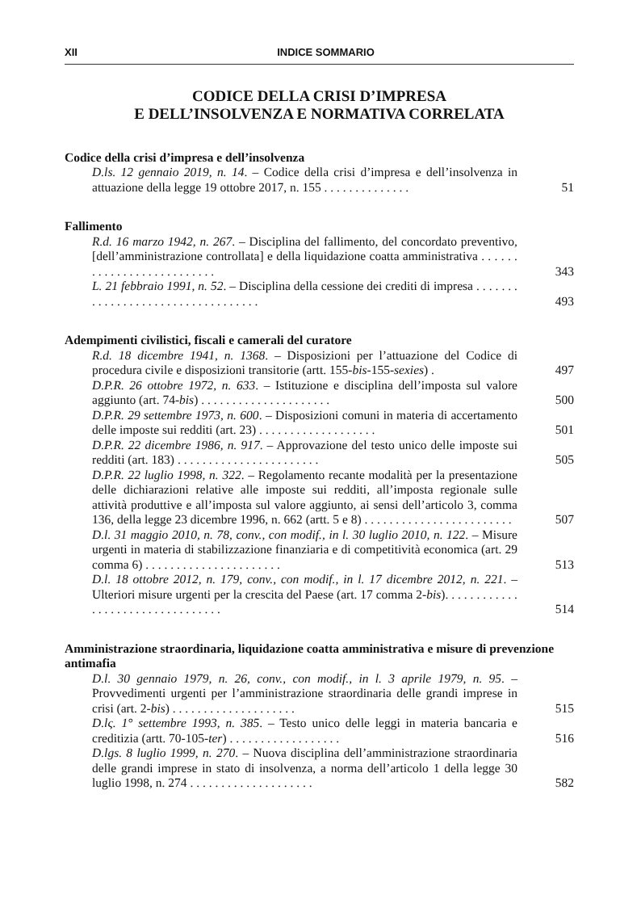XII INDICE SOMMARIO
CODICE DELLA CRISI D’IMPRESA
E DELL’INSOLVENZA E NORMATIVA CORRELATA
Codice della crisi d’impresa e dell’insolvenza
D.ls. 12 gennaio 2019, n. 14. – Codice della crisi d’impresa e dell’insolvenza in attuazione della legge 19 ottobre 2017, n. 155 . . . . . . . . . . . . . .
51
Fallimento
R.d. 16 marzo 1942, n. 267. – Disciplina del fallimento, del concordato preventivo, [dell’amministrazione controllata] e della liquidazione coatta amministrativa . . . . . . . . . . . . . . . . . . . . . . . . . .
343
L. 21 febbraio 1991, n. 52. – Disciplina della cessione dei crediti di impresa . . . . . . . . . . . . . . . . . . . . . . . . . . . . . . . . . .
493
Adempimenti civilistici, fiscali e camerali del curatore
R.d. 18 dicembre 1941, n. 1368. – Disposizioni per l’attuazione del Codice di procedura civile e disposizioni transitorie (artt. 155-bis-155-sexies) .
497
D.P.R. 26 ottobre 1972, n. 633. – Istituzione e disciplina dell’imposta sul valore aggiunto (art. 74-bis) . . . . . . . . . . . . . . . . . . . . .
500
D.P.R. 29 settembre 1973, n. 600. – Disposizioni comuni in materia di accertamento delle imposte sui redditi (art. 23) . . . . . . . . . . . . . . . . . . .
501
D.P.R. 22 dicembre 1986, n. 917. – Approvazione del testo unico delle imposte sui redditi (art. 183) . . . . . . . . . . . . . . . . . . . . . . .
505
D.P.R. 22 luglio 1998, n. 322. – Regolamento recante modalità per la presentazione delle dichiarazioni relative alle imposte sui redditi, all’imposta regionale sulle attività produttive e all’imposta sul valore aggiunto, ai sensi dell’articolo 3, comma 136, della legge 23 dicembre 1996, n. 662 (artt. 5 e 8) . . . . . . . . . . . . . . . . . . . . . . . .
507
D.l. 31 maggio 2010, n. 78, conv., con modif., in l. 30 luglio 2010, n. 122. – Misure urgenti in materia di stabilizzazione finanziaria e di competitività economica (art. 29 comma 6) . . . . . . . . . . . . . . . . . . . . . .
513
D.l. 18 ottobre 2012, n. 179, conv., con modif., in l. 17 dicembre 2012, n. 221. – Ulteriori misure urgenti per la crescita del Paese (art. 17 comma 2-bis). . . . . . . . . . . . . . . . . . . . . . . . . . . . . . . . .
514
Amministrazione straordinaria, liquidazione coatta amministrativa e misure di prevenzione antimafia
D.l. 30 gennaio 1979, n. 26, conv., con modif., in l. 3 aprile 1979, n. 95. – Provvedimenti urgenti per l’amministrazione straordinaria delle grandi imprese in crisi (art. 2-bis) . . . . . . . . . . . . . . . . . . . .
515
D.lς. 1° settembre 1993, n. 385. – Testo unico delle leggi in materia bancaria e creditizia (artt. 70-105-ter) . . . . . . . . . . . . . . . . . .
516
D.lgs. 8 luglio 1999, n. 270. – Nuova disciplina dell’amministrazione straordinaria delle grandi imprese in stato di insolvenza, a norma dell’articolo 1 della legge 30 luglio 1998, n. 274 . . . . . . . . . . . . . . . . . . . .
582